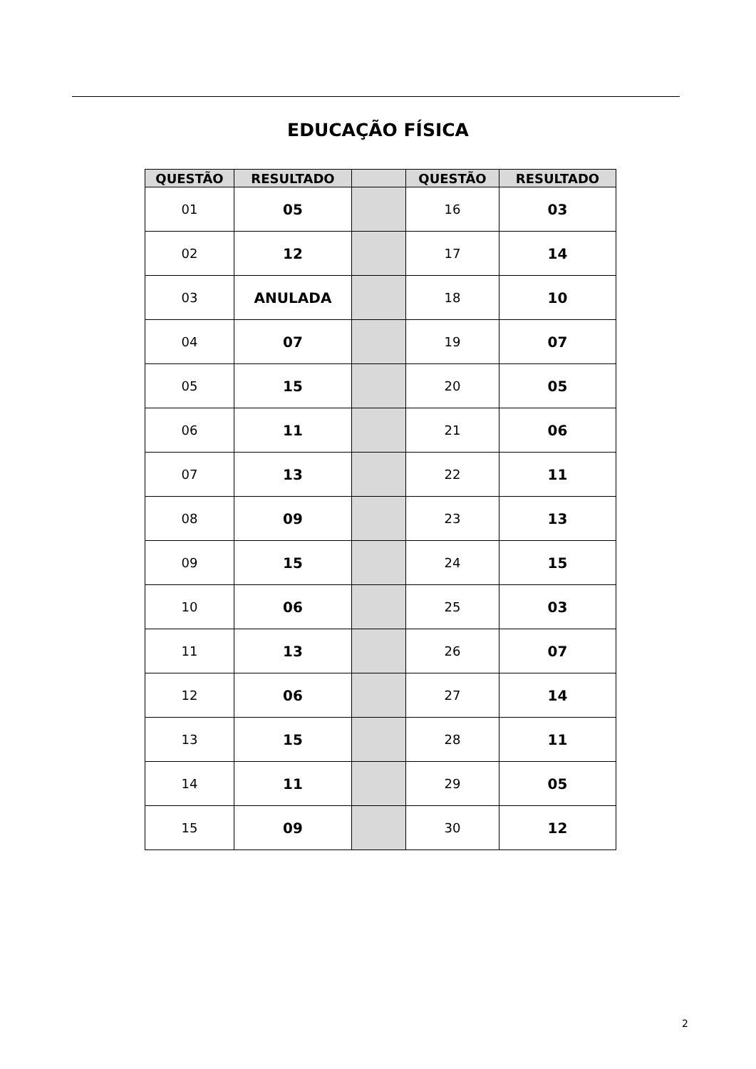EDUCAÇÃO FÍSICA
| QUESTÃO | RESULTADO | | QUESTÃO | RESULTADO |
| --- | --- | --- | --- | --- |
| 01 | 05 | | 16 | 03 |
| 02 | 12 | | 17 | 14 |
| 03 | ANULADA | | 18 | 10 |
| 04 | 07 | | 19 | 07 |
| 05 | 15 | | 20 | 05 |
| 06 | 11 | | 21 | 06 |
| 07 | 13 | | 22 | 11 |
| 08 | 09 | | 23 | 13 |
| 09 | 15 | | 24 | 15 |
| 10 | 06 | | 25 | 03 |
| 11 | 13 | | 26 | 07 |
| 12 | 06 | | 27 | 14 |
| 13 | 15 | | 28 | 11 |
| 14 | 11 | | 29 | 05 |
| 15 | 09 | | 30 | 12 |
2